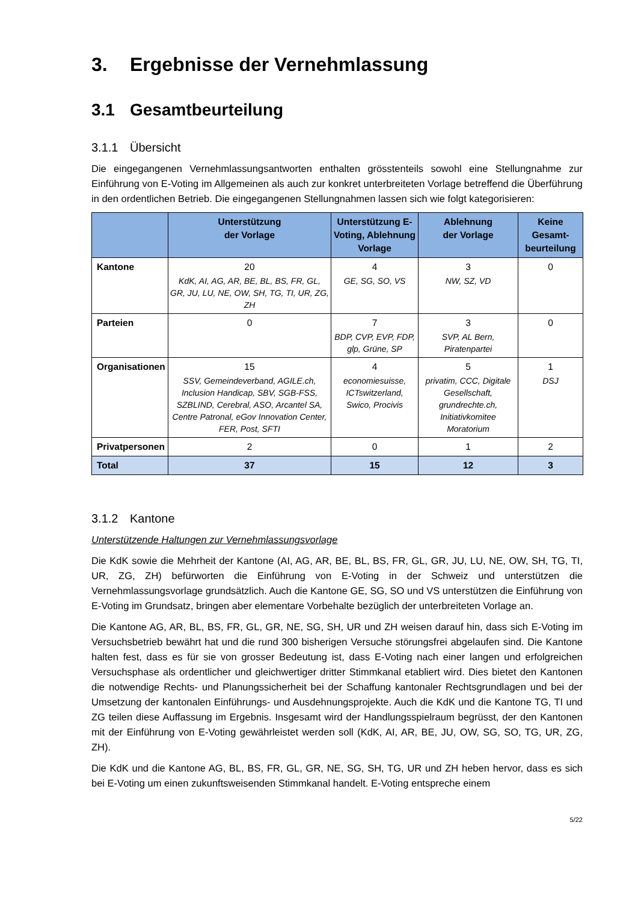3. Ergebnisse der Vernehmlassung
3.1 Gesamtbeurteilung
3.1.1 Übersicht
Die eingegangenen Vernehmlassungsantworten enthalten grösstenteils sowohl eine Stellungnahme zur Einführung von E-Voting im Allgemeinen als auch zur konkret unterbreiteten Vorlage betreffend die Überführung in den ordentlichen Betrieb. Die eingegangenen Stellungnahmen lassen sich wie folgt kategorisieren:
| | Unterstützung der Vorlage | Unterstützung E-Voting, Ablehnung Vorlage | Ablehnung der Vorlage | Keine Gesamt-beurteilung |
| --- | --- | --- | --- | --- |
| Kantone | 20 KdK, AI, AG, AR, BE, BL, BS, FR, GL, GR, JU, LU, NE, OW, SH, TG, TI, UR, ZG, ZH | 4 GE, SG, SO, VS | 3 NW, SZ, VD | 0 |
| Parteien | 0 | 7 BDP, CVP, EVP, FDP, glp, Grüne, SP | 3 SVP, AL Bern, Piratenpartei | 0 |
| Organisationen | 15 SSV, Gemeindeverband, AGILE.ch, Inclusion Handicap, SBV, SGB-FSS, SZBLIND, Cerebral, ASO, Arcantel SA, Centre Patronal, eGov Innovation Center, FER, Post, SFTI | 4 economiesuisse, ICTswitzerland, Swico, Procivis | 5 privatim, CCC, Digitale Gesellschaft, grundrechte.ch, Initiativkomitee Moratorium | 1 DSJ |
| Privatpersonen | 2 | 0 | 1 | 2 |
| Total | 37 | 15 | 12 | 3 |
3.1.2 Kantone
Unterstützende Haltungen zur Vernehmlassungsvorlage
Die KdK sowie die Mehrheit der Kantone (AI, AG, AR, BE, BL, BS, FR, GL, GR, JU, LU, NE, OW, SH, TG, TI, UR, ZG, ZH) befürworten die Einführung von E-Voting in der Schweiz und unterstützen die Vernehmlassungsvorlage grundsätzlich. Auch die Kantone GE, SG, SO und VS unterstützen die Einführung von E-Voting im Grundsatz, bringen aber elementare Vorbehalte bezüglich der unterbreiteten Vorlage an.
Die Kantone AG, AR, BL, BS, FR, GL, GR, NE, SG, SH, UR und ZH weisen darauf hin, dass sich E-Voting im Versuchsbetrieb bewährt hat und die rund 300 bisherigen Versuche störungsfrei abgelaufen sind. Die Kantone halten fest, dass es für sie von grosser Bedeutung ist, dass E-Voting nach einer langen und erfolgreichen Versuchsphase als ordentlicher und gleichwertiger dritter Stimmkanal etabliert wird. Dies bietet den Kantonen die notwendige Rechts- und Planungssicherheit bei der Schaffung kantonaler Rechtsgrundlagen und bei der Umsetzung der kantonalen Einführungs- und Ausdehnungsprojekte. Auch die KdK und die Kantone TG, TI und ZG teilen diese Auffassung im Ergebnis. Insgesamt wird der Handlungsspielraum begrüsst, der den Kantonen mit der Einführung von E-Voting gewährleistet werden soll (KdK, AI, AR, BE, JU, OW, SG, SO, TG, UR, ZG, ZH).
Die KdK und die Kantone AG, BL, BS, FR, GL, GR, NE, SG, SH, TG, UR und ZH heben hervor, dass es sich bei E-Voting um einen zukunftsweisenden Stimmkanal handelt. E-Voting entspreche einem
5/22